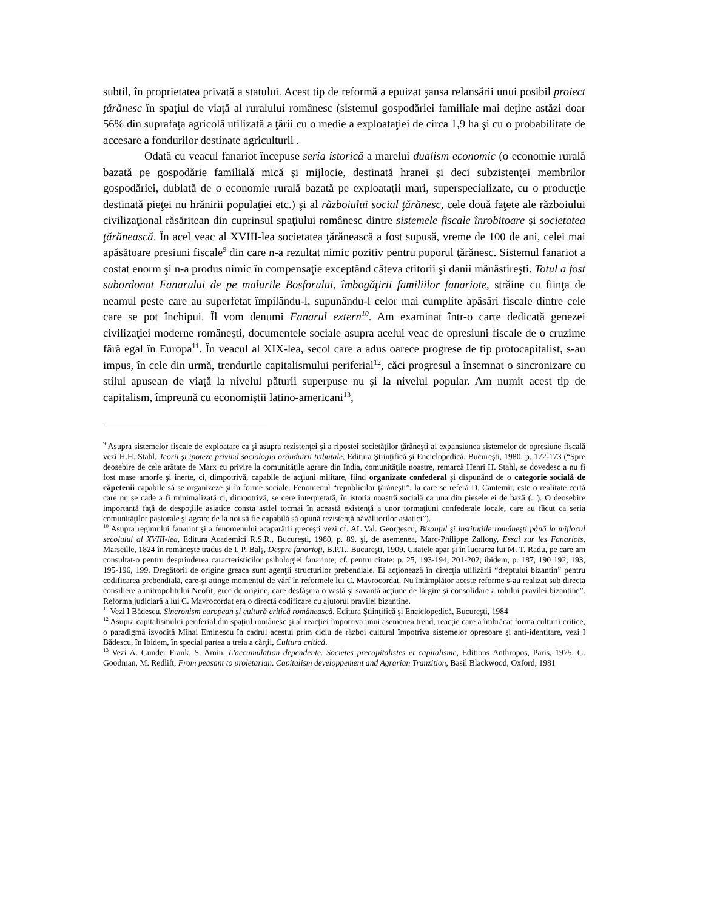subtil, în proprietatea privată a statului. Acest tip de reformă a epuizat şansa relansării unui posibil proiect ţărănesc în spaţiul de viaţă al ruralului românesc (sistemul gospodăriei familiale mai deţine astăzi doar 56% din suprafaţa agricolă utilizată a ţării cu o medie a exploataţiei de circa 1,9 ha şi cu o probabilitate de accesare a fondurilor destinate agriculturii .
Odată cu veacul fanariot începuse seria istorică a marelui dualism economic (o economie rurală bazată pe gospodărie familială mică şi mijlocie, destinată hranei şi deci subzistenţei membrilor gospodăriei, dublată de o economie rurală bazată pe exploataţii mari, superspecializate, cu o producţie destinată pieţei nu hrănirii populaţiei etc.) şi al războiului social ţărănesc, cele două faţete ale războiului civilizaţional răsăritean din cuprinsul spaţiului românesc dintre sistemele fiscale înrobitoare şi societatea ţărănească. În acel veac al XVIII-lea societatea ţărănească a fost supusă, vreme de 100 de ani, celei mai apăsătoare presiuni fiscale<sup>9</sup> din care n-a rezultat nimic pozitiv pentru poporul ţărănesc. Sistemul fanariot a costat enorm şi n-a produs nimic în compensaţie exceptând câteva ctitorii şi danii mănăstireşti. Totul a fost subordonat Fanarului de pe malurile Bosforului, îmbogăţirii familiilor fanariote, străine cu fiinţa de neamul peste care au superfetat împilându-l, supunându-l celor mai cumplite apăsări fiscale dintre cele care se pot închipui. Îl vom denumi Fanarul extern<sup>10</sup>. Am examinat într-o carte dedicată genezei civilizaţiei moderne româneşti, documentele sociale asupra acelui veac de opresiuni fiscale de o cruzime fără egal în Europa<sup>11</sup>. În veacul al XIX-lea, secol care a adus oarece progrese de tip protocapitalist, s-au impus, în cele din urmă, trendurile capitalismului periferial<sup>12</sup>, căci progresul a însemnat o sincronizare cu stilul apusean de viaţă la nivelul păturii superpuse nu şi la nivelul popular. Am numit acest tip de capitalism, împreună cu economiştii latino-americani<sup>13</sup>,
<sup>9</sup> Asupra sistemelor fiscale de exploatare ca şi asupra rezistenţei şi a ripostei societăţilor ţărăneşti al expansiunea sistemelor de opresiune fiscală vezi H.H. Stahl, Teorii şi ipoteze privind sociologia orânduirii tributale, Editura Ştiinţifică şi Enciclopedică, Bucureşti, 1980, p. 172-173 (“Spre deosebire de cele arătate de Marx cu privire la comunităţile agrare din India, comunităţile noastre, remarcă Henri H. Stahl, se dovedesc a nu fi fost mase amorfe şi inerte, ci, dimpotrivă, capabile de acţiuni militare, fiind organizate confederal şi dispunând de o categorie socială de căpetenii capabile să se organizeze şi în forme sociale. Fenomenul “republicilor ţărăneşti”, la care se referă D. Cantemir, este o realitate certă care nu se cade a fi minimalizată ci, dimpotrivă, se cere interpretată, în istoria noastră socială ca una din piesele ei de bază (...). O deosebire importantă faţă de despoţiile asiatice consta astfel tocmai în această existenţă a unor formaţiuni confederale locale, care au făcut ca seria comunităţilor pastorale şi agrare de la noi să fie capabilă să opună rezistenţă năvălitorilor asiatici”).
<sup>10</sup> Asupra regimului fanariot şi a fenomenului acaparării greceşti vezi cf. AL Val. Georgescu, Bizanţul şi instituţiile româneşti până la mijlocul secolului al XVIII-lea, Editura Academici R.S.R., Bucureşti, 1980, p. 89. şi, de asemenea, Marc-Philippe Zallony, Essai sur les Fanariots, Marseille, 1824 în româneşte tradus de I. P. Balş, Despre fanarioţi, B.P.T., Bucureşti, 1909. Citatele apar şi în lucrarea lui M. T. Radu, pe care am consultat-o pentru desprinderea caracteristicilor psihologiei fanariote; cf. pentru citate: p. 25, 193-194, 201-202; ibidem, p. 187, 190 192, 193, 195-196, 199. Dregătorii de origine greaca sunt agenţii structurilor prebendiale. Ei acţionează în direcţia utilizării “dreptului bizantin” pentru codificarea prebendială, care-şi atinge momentul de vârf în reformele lui C. Mavrocordat. Nu întâmplător aceste reforme s-au realizat sub directa consiliere a mitropolitului Neofit, grec de origine, care desfăşura o vastă şi savantă acţiune de lărgire şi consolidare a rolului pravilei bizantine”. Reforma judiciară a lui C. Mavrocordat era o directă codificare cu ajutorul pravilei bizantine.
<sup>11</sup> Vezi I Bădescu, Sincronism european şi cultură critică românească, Editura Ştiinţifică şi Enciclopedică, Bucureşti, 1984
<sup>12</sup> Asupra capitalismului periferial din spaţiul românesc şi al reacţiei împotriva unui asemenea trend, reacţie care a îmbrăcat forma culturii critice, o paradigmă izvodită Mihai Eminescu în cadrul acestui prim ciclu de război cultural împotriva sistemelor opresoare şi anti-identitare, vezi I Bădescu, în Ibidem, în special partea a treia a cărţii, Cultura critică.
<sup>13</sup> Vezi A. Gunder Frank, S. Amin, L'accumulation dependente. Societes precapitalistes et capitalisme, Editions Anthropos, Paris, 1975, G. Goodman, M. Redlift, From peasant to proletarian. Capitalism developpement and Agrarian Tranzition, Basil Blackwood, Oxford, 1981